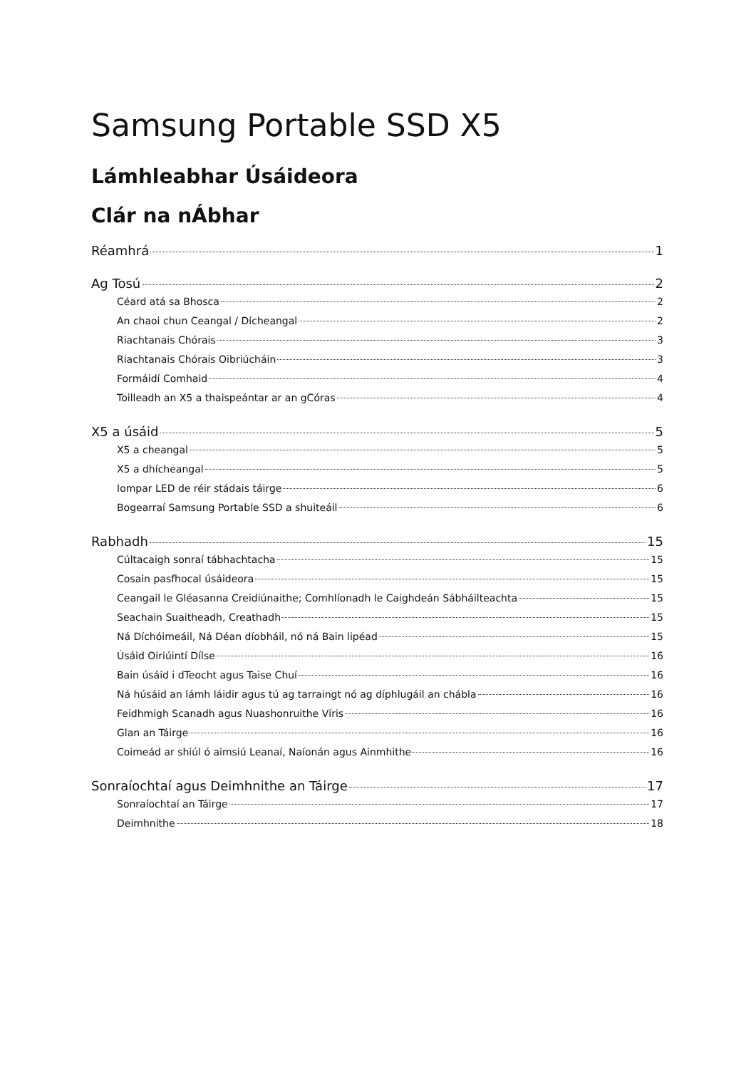Samsung Portable SSD X5
Lámhleabhar Úsáideora
Clár na nÁbhar
Réamhrá 1
Ag Tosú 2
Céard atá sa Bhosca 2
An chaoi chun Ceangal / Dícheangal 2
Riachtanais Chórais 3
Riachtanais Chórais Oibriúcháin 3
Formáidí Comhaid 4
Toilleadh an X5 a thaispeántar ar an gCóras 4
X5 a úsáid 5
X5 a cheangal 5
X5 a dhícheangal 5
Iompar LED de réir stádais táirge 6
Bogearraí Samsung Portable SSD a shuiteáil 6
Rabhadh 15
Cúltacaigh sonraí tábhachtacha 15
Cosain pasfhocal úsáideora 15
Ceangail le Gléasanna Creidiúnaithe; Comhlíonadh le Caighdeán Sábháilteachta 15
Seachain Suaitheadh, Creathadh 15
Ná Díchóimeáil, Ná Déan díobháil, nó ná Bain lipéad 15
Úsáid Oiriúintí Dílse 16
Bain úsáid i dTeocht agus Taise Chuí 16
Ná húsáid an lámh láidir agus tú ag tarraingt nó ag díphlugáil an chábla 16
Feidhmigh Scanadh agus Nuashonruithe Víris 16
Glan an Táirge 16
Coimeád ar shiúl ó aimsiú Leanaí, Naíonán agus Ainmhithe 16
Sonraíochtaí agus Deimhnithe an Táirge 17
Sonraíochtaí an Táirge 17
Deimhnithe 18